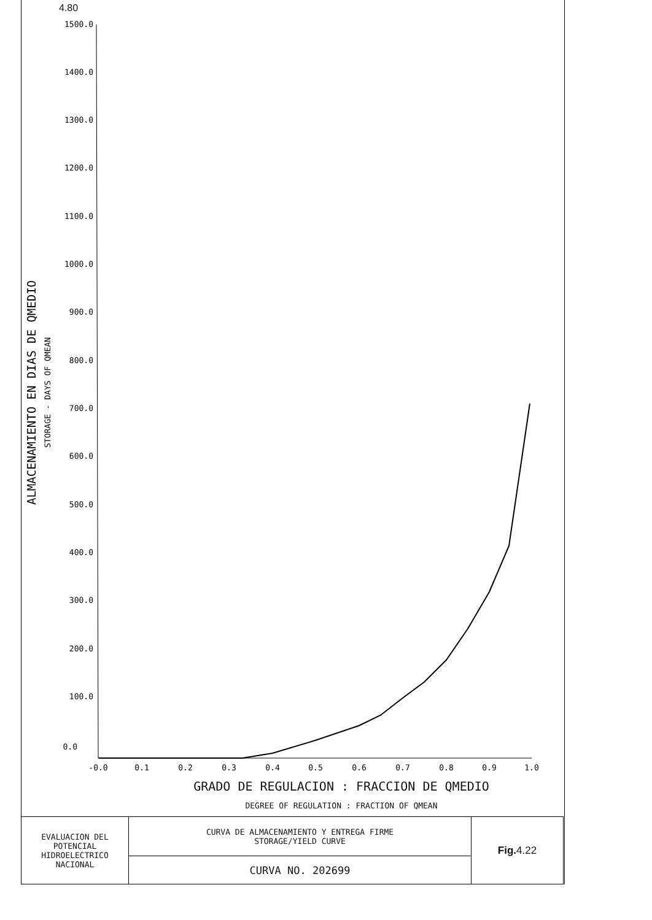4.80
1500.0
1400.0
1300.0
1200.0
1100.0
1000.0
900.0
800.0
700.0
600.0
500.0
400.0
300.0
200.0
100.0
0.0
-0.0
0.1
0.2
0.3
0.4
0.5
0.6
0.7
0.8
0.9
1.0
ALMACENAMIENTO EN DIAS DE QMEDIO
STORAGE - DAYS OF QMEAN
GRADO DE REGULACION : FRACCION DE QMEDIO
DEGREE OF REGULATION : FRACTION OF QMEAN
| EVALUACION DEL POTENCIAL HIDROELECTRICO NACIONAL | CURVA DE ALMACENAMIENTO Y ENTREGA FIRME STORAGE/YIELD CURVE | Fig. 4.22 |
| | CURVA NO. 202699 | |